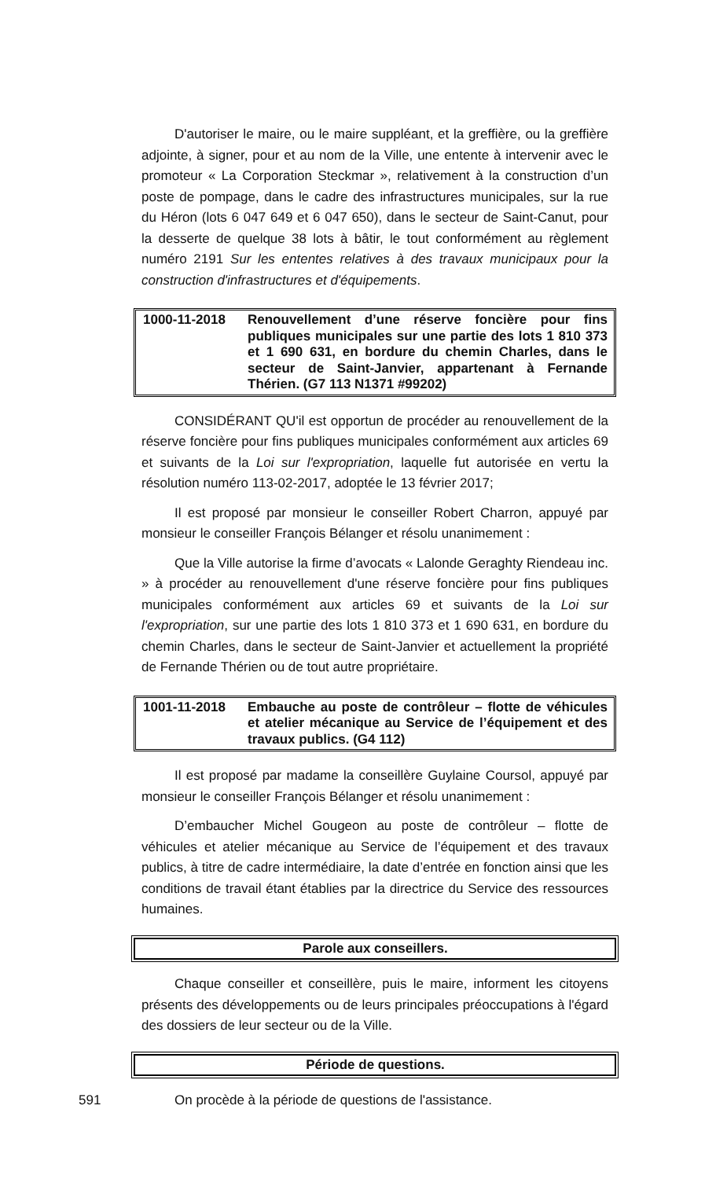D'autoriser le maire, ou le maire suppléant, et la greffière, ou la greffière adjointe, à signer, pour et au nom de la Ville, une entente à intervenir avec le promoteur « La Corporation Steckmar », relativement à la construction d’un poste de pompage, dans le cadre des infrastructures municipales, sur la rue du Héron (lots 6 047 649 et 6 047 650), dans le secteur de Saint-Canut, pour la desserte de quelque 38 lots à bâtir, le tout conformément au règlement numéro 2191 Sur les ententes relatives à des travaux municipaux pour la construction d'infrastructures et d'équipements.
1000-11-2018 Renouvellement d’une réserve foncière pour fins publiques municipales sur une partie des lots 1 810 373 et 1 690 631, en bordure du chemin Charles, dans le secteur de Saint-Janvier, appartenant à Fernande Thérien. (G7 113 N1371 #99202)
CONSIDÉRANT QU'il est opportun de procéder au renouvellement de la réserve foncière pour fins publiques municipales conformément aux articles 69 et suivants de la Loi sur l'expropriation, laquelle fut autorisée en vertu la résolution numéro 113-02-2017, adoptée le 13 février 2017;
Il est proposé par monsieur le conseiller Robert Charron, appuyé par monsieur le conseiller François Bélanger et résolu unanimement :
Que la Ville autorise la firme d’avocats « Lalonde Geraghty Riendeau inc. » à procéder au renouvellement d'une réserve foncière pour fins publiques municipales conformément aux articles 69 et suivants de la Loi sur l'expropriation, sur une partie des lots 1 810 373 et 1 690 631, en bordure du chemin Charles, dans le secteur de Saint-Janvier et actuellement la propriété de Fernande Thérien ou de tout autre propriétaire.
1001-11-2018 Embauche au poste de contrôleur – flotte de véhicules et atelier mécanique au Service de l’équipement et des travaux publics. (G4 112)
Il est proposé par madame la conseillère Guylaine Coursol, appuyé par monsieur le conseiller François Bélanger et résolu unanimement :
D’embaucher Michel Gougeon au poste de contrôleur – flotte de véhicules et atelier mécanique au Service de l’équipement et des travaux publics, à titre de cadre intermédiaire, la date d’entrée en fonction ainsi que les conditions de travail étant établies par la directrice du Service des ressources humaines.
Parole aux conseillers.
Chaque conseiller et conseillère, puis le maire, informent les citoyens présents des développements ou de leurs principales préoccupations à l'égard des dossiers de leur secteur ou de la Ville.
Période de questions.
On procède à la période de questions de l'assistance.
591